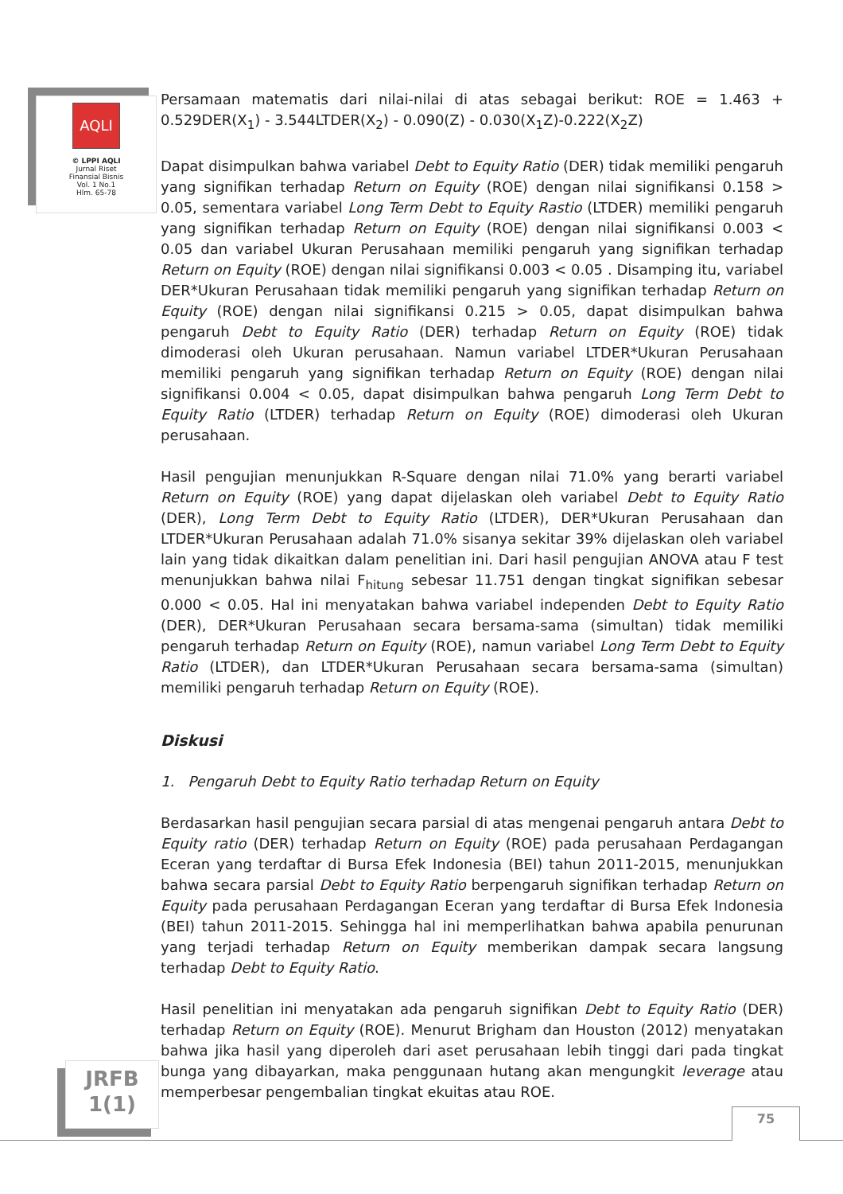AQLI
© LPPI AQLI
Jurnal Riset
Finansial Bisnis
Vol. 1 No.1
Hlm. 65-78
Persamaan matematis dari nilai-nilai di atas sebagai berikut: ROE = 1.463 + 0.529DER(X<sub>1</sub>) - 3.544LTDER(X<sub>2</sub>) - 0.090(Z) - 0.030(X<sub>1</sub>Z)-0.222(X<sub>2</sub>Z)
Dapat disimpulkan bahwa variabel Debt to Equity Ratio (DER) tidak memiliki pengaruh yang signifikan terhadap Return on Equity (ROE) dengan nilai signifikansi 0.158 > 0.05, sementara variabel Long Term Debt to Equity Rastio (LTDER) memiliki pengaruh yang signifikan terhadap Return on Equity (ROE) dengan nilai signifikansi 0.003 < 0.05 dan variabel Ukuran Perusahaan memiliki pengaruh yang signifikan terhadap Return on Equity (ROE) dengan nilai signifikansi 0.003 < 0.05 . Disamping itu, variabel DER*Ukuran Perusahaan tidak memiliki pengaruh yang signifikan terhadap Return on Equity (ROE) dengan nilai signifikansi 0.215 > 0.05, dapat disimpulkan bahwa pengaruh Debt to Equity Ratio (DER) terhadap Return on Equity (ROE) tidak dimoderasi oleh Ukuran perusahaan. Namun variabel LTDER*Ukuran Perusahaan memiliki pengaruh yang signifikan terhadap Return on Equity (ROE) dengan nilai signifikansi 0.004 < 0.05, dapat disimpulkan bahwa pengaruh Long Term Debt to Equity Ratio (LTDER) terhadap Return on Equity (ROE) dimoderasi oleh Ukuran perusahaan.
Hasil pengujian menunjukkan R-Square dengan nilai 71.0% yang berarti variabel Return on Equity (ROE) yang dapat dijelaskan oleh variabel Debt to Equity Ratio (DER), Long Term Debt to Equity Ratio (LTDER), DER*Ukuran Perusahaan dan LTDER*Ukuran Perusahaan adalah 71.0% sisanya sekitar 39% dijelaskan oleh variabel lain yang tidak dikaitkan dalam penelitian ini. Dari hasil pengujian ANOVA atau F test menunjukkan bahwa nilai F<sub>hitung</sub> sebesar 11.751 dengan tingkat signifikan sebesar 0.000 < 0.05. Hal ini menyatakan bahwa variabel independen Debt to Equity Ratio (DER), DER*Ukuran Perusahaan secara bersama-sama (simultan) tidak memiliki pengaruh terhadap Return on Equity (ROE), namun variabel Long Term Debt to Equity Ratio (LTDER), dan LTDER*Ukuran Perusahaan secara bersama-sama (simultan) memiliki pengaruh terhadap Return on Equity (ROE).
Diskusi
1. Pengaruh Debt to Equity Ratio terhadap Return on Equity
Berdasarkan hasil pengujian secara parsial di atas mengenai pengaruh antara Debt to Equity ratio (DER) terhadap Return on Equity (ROE) pada perusahaan Perdagangan Eceran yang terdaftar di Bursa Efek Indonesia (BEI) tahun 2011-2015, menunjukkan bahwa secara parsial Debt to Equity Ratio berpengaruh signifikan terhadap Return on Equity pada perusahaan Perdagangan Eceran yang terdaftar di Bursa Efek Indonesia (BEI) tahun 2011-2015. Sehingga hal ini memperlihatkan bahwa apabila penurunan yang terjadi terhadap Return on Equity memberikan dampak secara langsung terhadap Debt to Equity Ratio.
Hasil penelitian ini menyatakan ada pengaruh signifikan Debt to Equity Ratio (DER) terhadap Return on Equity (ROE). Menurut Brigham dan Houston (2012) menyatakan bahwa jika hasil yang diperoleh dari aset perusahaan lebih tinggi dari pada tingkat bunga yang dibayarkan, maka penggunaan hutang akan mengungkit leverage atau memperbesar pengembalian tingkat ekuitas atau ROE.
JRFB
1(1)
75